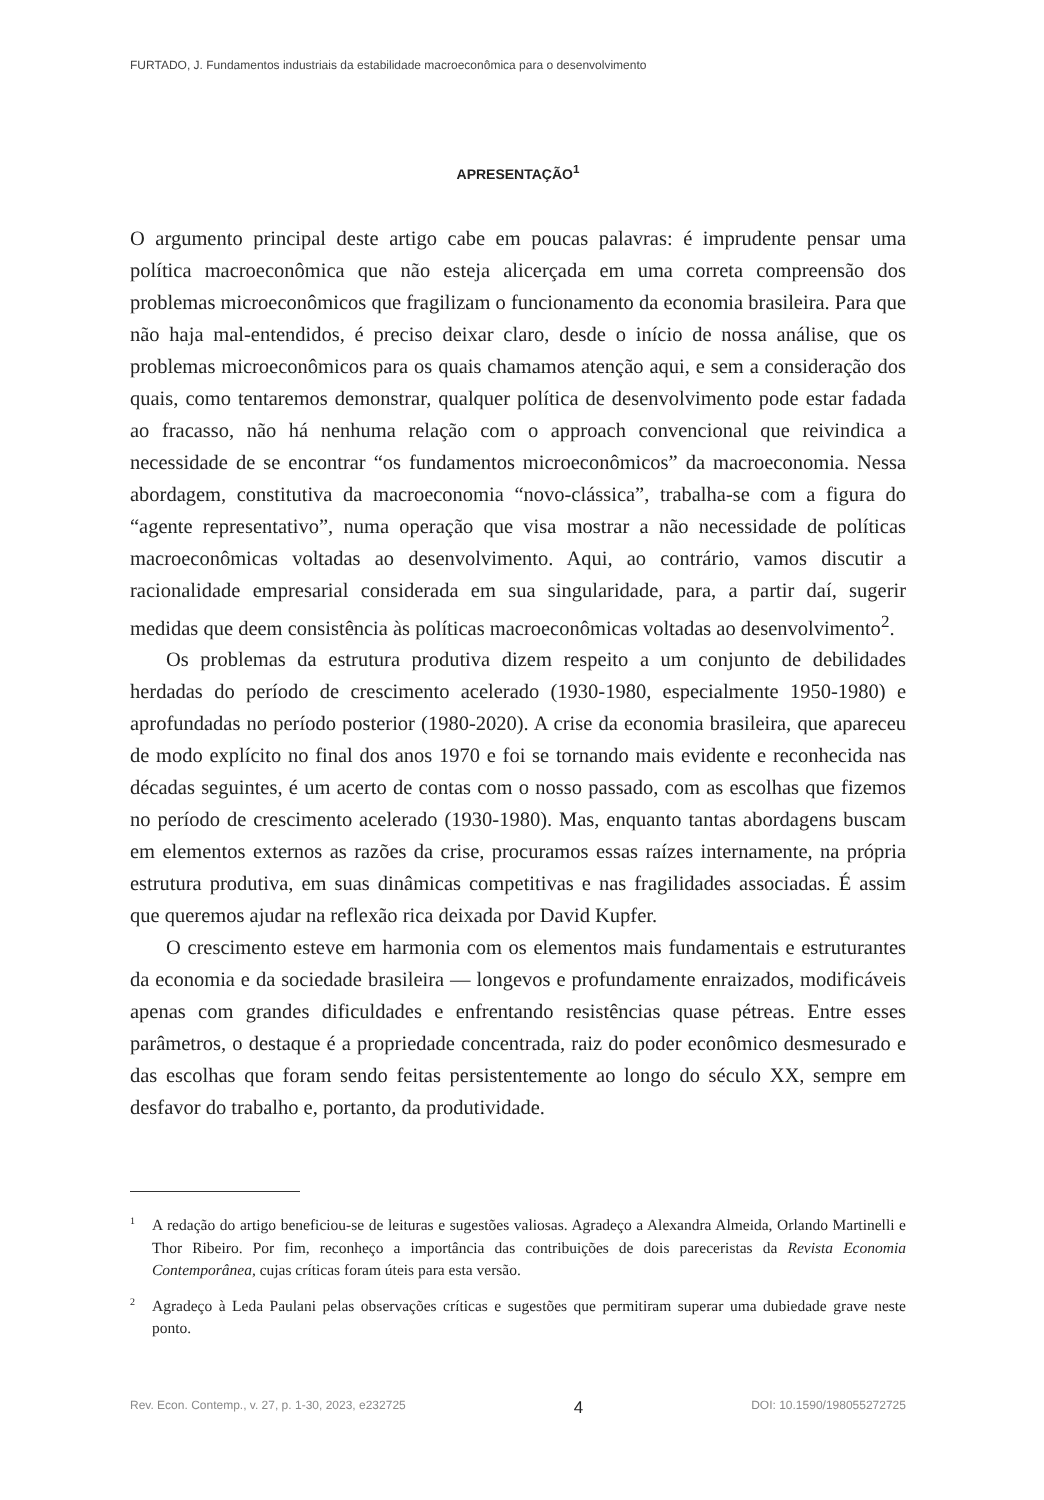FURTADO, J. Fundamentos industriais da estabilidade macroeconômica para o desenvolvimento
APRESENTAÇÃO<sup>1</sup>
O argumento principal deste artigo cabe em poucas palavras: é imprudente pensar uma política macroeconômica que não esteja alicerçada em uma correta compreensão dos problemas microeconômicos que fragilizam o funcionamento da economia brasileira. Para que não haja mal-entendidos, é preciso deixar claro, desde o início de nossa análise, que os problemas microeconômicos para os quais chamamos atenção aqui, e sem a consideração dos quais, como tentaremos demonstrar, qualquer política de desenvolvimento pode estar fadada ao fracasso, não há nenhuma relação com o approach convencional que reivindica a necessidade de se encontrar “os fundamentos microeconômicos” da macroeconomia. Nessa abordagem, constitutiva da macroeconomia “novo-clássica”, trabalha-se com a figura do “agente representativo”, numa operação que visa mostrar a não necessidade de políticas macroeconômicas voltadas ao desenvolvimento. Aqui, ao contrário, vamos discutir a racionalidade empresarial considerada em sua singularidade, para, a partir daí, sugerir medidas que deem consistência às políticas macroeconômicas voltadas ao desenvolvimento<sup>2</sup>.
Os problemas da estrutura produtiva dizem respeito a um conjunto de debilidades herdadas do período de crescimento acelerado (1930-1980, especialmente 1950-1980) e aprofundadas no período posterior (1980-2020). A crise da economia brasileira, que apareceu de modo explícito no final dos anos 1970 e foi se tornando mais evidente e reconhecida nas décadas seguintes, é um acerto de contas com o nosso passado, com as escolhas que fizemos no período de crescimento acelerado (1930-1980). Mas, enquanto tantas abordagens buscam em elementos externos as razões da crise, procuramos essas raízes internamente, na própria estrutura produtiva, em suas dinâmicas competitivas e nas fragilidades associadas. É assim que queremos ajudar na reflexão rica deixada por David Kupfer.
O crescimento esteve em harmonia com os elementos mais fundamentais e estruturantes da economia e da sociedade brasileira — longevos e profundamente enraizados, modificáveis apenas com grandes dificuldades e enfrentando resistências quase pétreas. Entre esses parâmetros, o destaque é a propriedade concentrada, raiz do poder econômico desmesurado e das escolhas que foram sendo feitas persistentemente ao longo do século XX, sempre em desfavor do trabalho e, portanto, da produtividade.
<sup>1</sup> A redação do artigo beneficiou-se de leituras e sugestões valiosas. Agradeço a Alexandra Almeida, Orlando Martinelli e Thor Ribeiro. Por fim, reconheço a importância das contribuições de dois pareceristas da Revista Economia Contemporânea, cujas críticas foram úteis para esta versão.
<sup>2</sup> Agradeço à Leda Paulani pelas observações críticas e sugestões que permitiram superar uma dubiedade grave neste ponto.
Rev. Econ. Contemp., v. 27, p. 1-30, 2023, e232725 4 DOI: 10.1590/198055272725